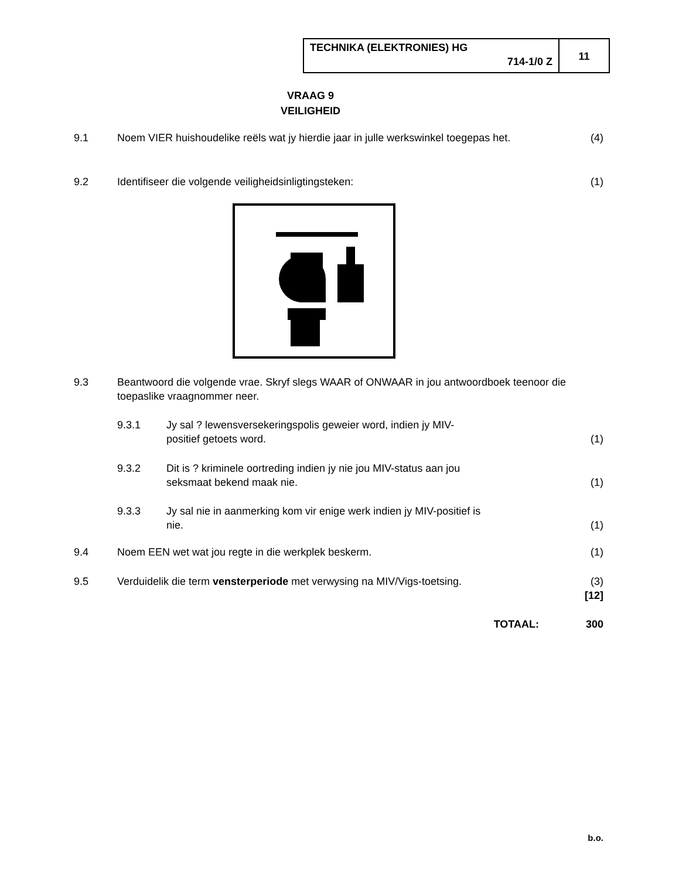TECHNIKA (ELEKTRONIES) HG
714-1/0 Z
11
VRAAG 9
VEILIGHEID
9.1 Noem VIER huishoudelike reëls wat jy hierdie jaar in julle werkswinkel toegepas het.
(4)
9.2 Identifiseer die volgende veiligheidsinligtingsteken:
(1)
9.3 Beantwoord die volgende vrae. Skryf slegs WAAR of ONWAAR in jou antwoordboek teenoor die toepaslike vraagnommer neer.
9.3.1 Jy sal ? lewensversekeringspolis geweier word, indien jy MIV-
positief getoets word.
(1)
9.3.2 Dit is ? kriminele oortreding indien jy nie jou MIV-status aan jou
seksmaat bekend maak nie.
(1)
9.3.3 Jy sal nie in aanmerking kom vir enige werk indien jy MIV-positief is
nie.
(1)
9.4 Noem EEN wet wat jou regte in die werkplek beskerm.
(1)
9.5 Verduidelik die term vensterperiode met verwysing na MIV/Vigs-toetsing.
(3)
[12]
TOTAAL: 300
b.o.